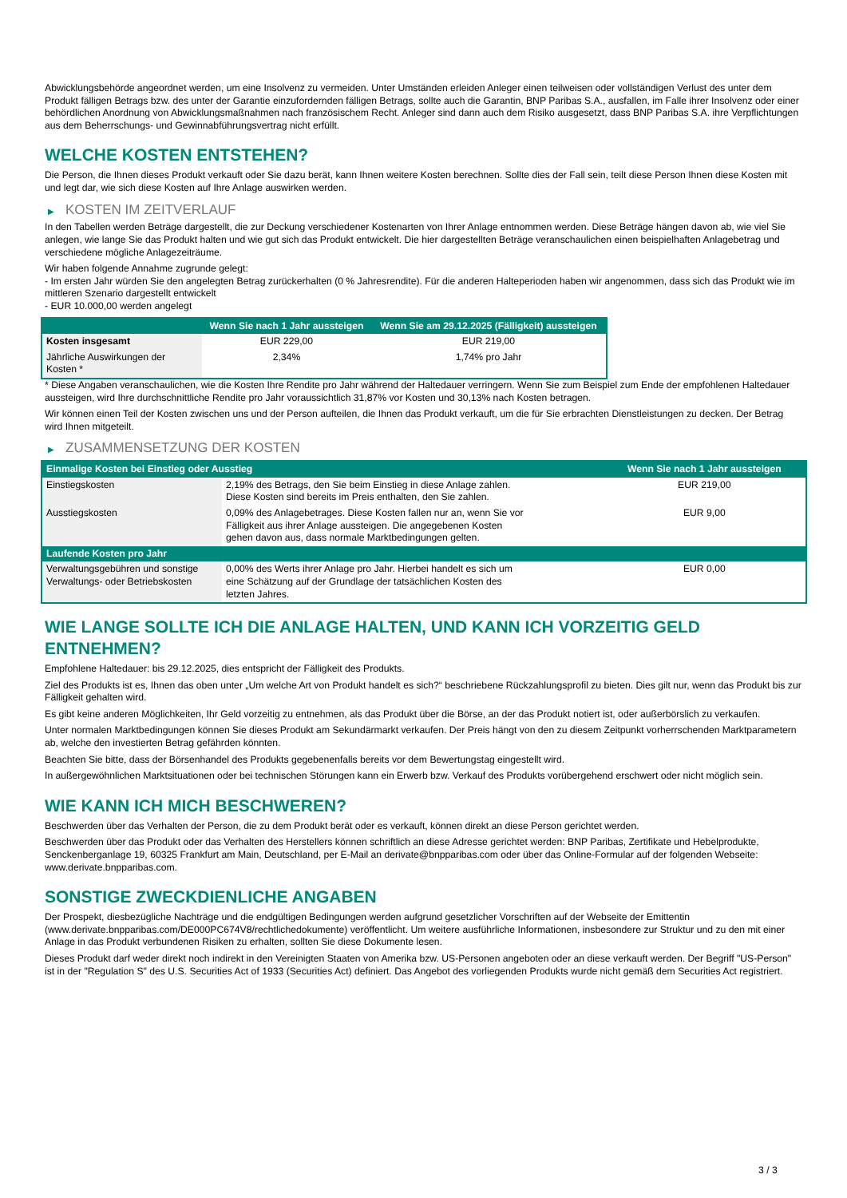Abwicklungsbehörde angeordnet werden, um eine Insolvenz zu vermeiden. Unter Umständen erleiden Anleger einen teilweisen oder vollständigen Verlust des unter dem Produkt fälligen Betrags bzw. des unter der Garantie einzufordernden fälligen Betrags, sollte auch die Garantin, BNP Paribas S.A., ausfallen, im Falle ihrer Insolvenz oder einer behördlichen Anordnung von Abwicklungsmaßnahmen nach französischem Recht. Anleger sind dann auch dem Risiko ausgesetzt, dass BNP Paribas S.A. ihre Verpflichtungen aus dem Beherrschungs- und Gewinnabführungsvertrag nicht erfüllt.
WELCHE KOSTEN ENTSTEHEN?
Die Person, die Ihnen dieses Produkt verkauft oder Sie dazu berät, kann Ihnen weitere Kosten berechnen. Sollte dies der Fall sein, teilt diese Person Ihnen diese Kosten mit und legt dar, wie sich diese Kosten auf Ihre Anlage auswirken werden.
▶ KOSTEN IM ZEITVERLAUF
In den Tabellen werden Beträge dargestellt, die zur Deckung verschiedener Kostenarten von Ihrer Anlage entnommen werden. Diese Beträge hängen davon ab, wie viel Sie anlegen, wie lange Sie das Produkt halten und wie gut sich das Produkt entwickelt. Die hier dargestellten Beträge veranschaulichen einen beispielhaften Anlagebetrag und verschiedene mögliche Anlagezeiträume.
Wir haben folgende Annahme zugrunde gelegt:
- Im ersten Jahr würden Sie den angelegten Betrag zurückerhalten (0 % Jahresrendite). Für die anderen Halteperioden haben wir angenommen, dass sich das Produkt wie im mittleren Szenario dargestellt entwickelt
- EUR 10.000,00 werden angelegt
| | Wenn Sie nach 1 Jahr aussteigen | Wenn Sie am 29.12.2025 (Fälligkeit) aussteigen |
| --- | --- | --- |
| Kosten insgesamt | EUR 229,00 | EUR 219,00 |
| Jährliche Auswirkungen der Kosten * | 2,34% | 1,74% pro Jahr |
* Diese Angaben veranschaulichen, wie die Kosten Ihre Rendite pro Jahr während der Haltedauer verringern. Wenn Sie zum Beispiel zum Ende der empfohlenen Haltedauer aussteigen, wird Ihre durchschnittliche Rendite pro Jahr voraussichtlich 31,87% vor Kosten und 30,13% nach Kosten betragen.
Wir können einen Teil der Kosten zwischen uns und der Person aufteilen, die Ihnen das Produkt verkauft, um die für Sie erbrachten Dienstleistungen zu decken. Der Betrag wird Ihnen mitgeteilt.
▶ ZUSAMMENSETZUNG DER KOSTEN
| Einmalige Kosten bei Einstieg oder Ausstieg | | Wenn Sie nach 1 Jahr aussteigen |
| --- | --- | --- |
| Einstiegskosten | 2,19% des Betrags, den Sie beim Einstieg in diese Anlage zahlen. Diese Kosten sind bereits im Preis enthalten, den Sie zahlen. | EUR 219,00 |
| Ausstiegskosten | 0,09% des Anlagebetrages. Diese Kosten fallen nur an, wenn Sie vor Fälligkeit aus ihrer Anlage aussteigen. Die angegebenen Kosten gehen davon aus, dass normale Marktbedingungen gelten. | EUR 9,00 |
| Laufende Kosten pro Jahr | | |
| Verwaltungsgebühren und sonstige Verwaltungs- oder Betriebskosten | 0,00% des Werts ihrer Anlage pro Jahr. Hierbei handelt es sich um eine Schätzung auf der Grundlage der tatsächlichen Kosten des letzten Jahres. | EUR 0,00 |
WIE LANGE SOLLTE ICH DIE ANLAGE HALTEN, UND KANN ICH VORZEITIG GELD ENTNEHMEN?
Empfohlene Haltedauer: bis 29.12.2025, dies entspricht der Fälligkeit des Produkts.
Ziel des Produkts ist es, Ihnen das oben unter „Um welche Art von Produkt handelt es sich?“ beschriebene Rückzahlungsprofil zu bieten. Dies gilt nur, wenn das Produkt bis zur Fälligkeit gehalten wird.
Es gibt keine anderen Möglichkeiten, Ihr Geld vorzeitig zu entnehmen, als das Produkt über die Börse, an der das Produkt notiert ist, oder außerbörslich zu verkaufen.
Unter normalen Marktbedingungen können Sie dieses Produkt am Sekundärmarkt verkaufen. Der Preis hängt von den zu diesem Zeitpunkt vorherrschenden Marktparametern ab, welche den investierten Betrag gefährden könnten.
Beachten Sie bitte, dass der Börsenhandel des Produkts gegebenenfalls bereits vor dem Bewertungstag eingestellt wird.
In außergewöhnlichen Marktsituationen oder bei technischen Störungen kann ein Erwerb bzw. Verkauf des Produkts vorübergehend erschwert oder nicht möglich sein.
WIE KANN ICH MICH BESCHWEREN?
Beschwerden über das Verhalten der Person, die zu dem Produkt berät oder es verkauft, können direkt an diese Person gerichtet werden.
Beschwerden über das Produkt oder das Verhalten des Herstellers können schriftlich an diese Adresse gerichtet werden: BNP Paribas, Zertifikate und Hebelprodukte, Senckenberganlage 19, 60325 Frankfurt am Main, Deutschland, per E-Mail an derivate@bnpparibas.com oder über das Online-Formular auf der folgenden Webseite: www.derivate.bnpparibas.com.
SONSTIGE ZWECKDIENLICHE ANGABEN
Der Prospekt, diesbezügliche Nachträge und die endgültigen Bedingungen werden aufgrund gesetzlicher Vorschriften auf der Webseite der Emittentin (www.derivate.bnpparibas.com/DE000PC674V8/rechtlichedokumente) veröffentlicht. Um weitere ausführliche Informationen, insbesondere zur Struktur und zu den mit einer Anlage in das Produkt verbundenen Risiken zu erhalten, sollten Sie diese Dokumente lesen.
Dieses Produkt darf weder direkt noch indirekt in den Vereinigten Staaten von Amerika bzw. US-Personen angeboten oder an diese verkauft werden. Der Begriff "US-Person" ist in der "Regulation S" des U.S. Securities Act of 1933 (Securities Act) definiert. Das Angebot des vorliegenden Produkts wurde nicht gemäß dem Securities Act registriert.
3 / 3